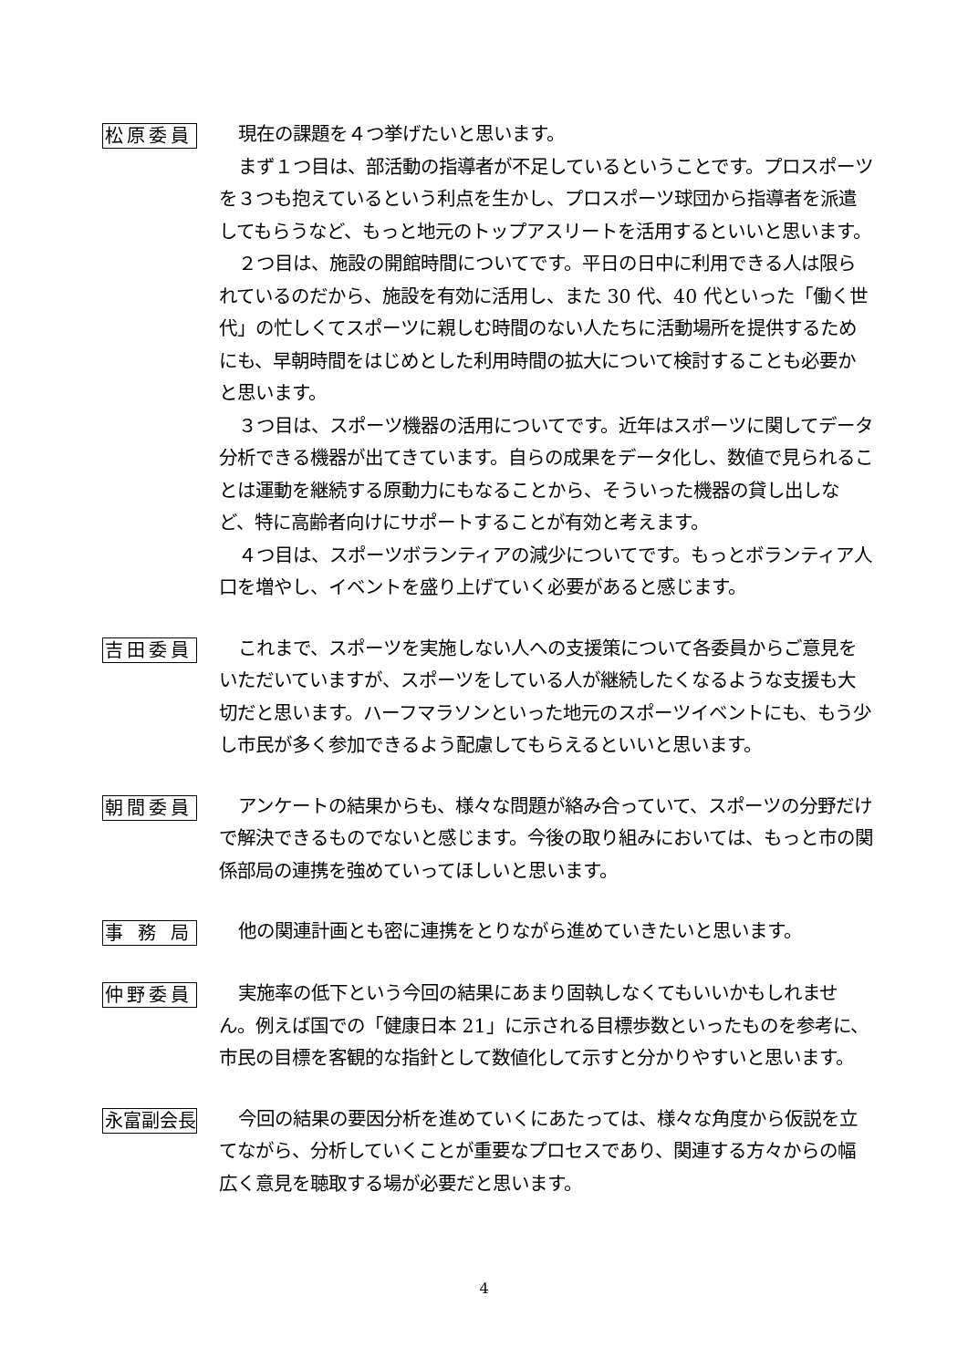松原委員
現在の課題を４つ挙げたいと思います。
まず１つ目は、部活動の指導者が不足しているということです。プロスポーツを３つも抱えているという利点を生かし、プロスポーツ球団から指導者を派遣してもらうなど、もっと地元のトップアスリートを活用するといいと思います。
２つ目は、施設の開館時間についてです。平日の日中に利用できる人は限られているのだから、施設を有効に活用し、また 30 代、40 代といった「働く世代」の忙しくてスポーツに親しむ時間のない人たちに活動場所を提供するためにも、早朝時間をはじめとした利用時間の拡大について検討することも必要かと思います。
３つ目は、スポーツ機器の活用についてです。近年はスポーツに関してデータ分析できる機器が出てきています。自らの成果をデータ化し、数値で見られることは運動を継続する原動力にもなることから、そういった機器の貸し出しなど、特に高齢者向けにサポートすることが有効と考えます。
４つ目は、スポーツボランティアの減少についてです。もっとボランティア人口を増やし、イベントを盛り上げていく必要があると感じます。
吉田委員
これまで、スポーツを実施しない人への支援策について各委員からご意見をいただいていますが、スポーツをしている人が継続したくなるような支援も大切だと思います。ハーフマラソンといった地元のスポーツイベントにも、もう少し市民が多く参加できるよう配慮してもらえるといいと思います。
朝間委員
アンケートの結果からも、様々な問題が絡み合っていて、スポーツの分野だけで解決できるものでないと感じます。今後の取り組みにおいては、もっと市の関係部局の連携を強めていってほしいと思います。
事務局
他の関連計画とも密に連携をとりながら進めていきたいと思います。
仲野委員
実施率の低下という今回の結果にあまり固執しなくてもいいかもしれません。例えば国での「健康日本 21」に示される目標歩数といったものを参考に、市民の目標を客観的な指針として数値化して示すと分かりやすいと思います。
永富副会長
今回の結果の要因分析を進めていくにあたっては、様々な角度から仮説を立てながら、分析していくことが重要なプロセスであり、関連する方々からの幅広く意見を聴取する場が必要だと思います。
4